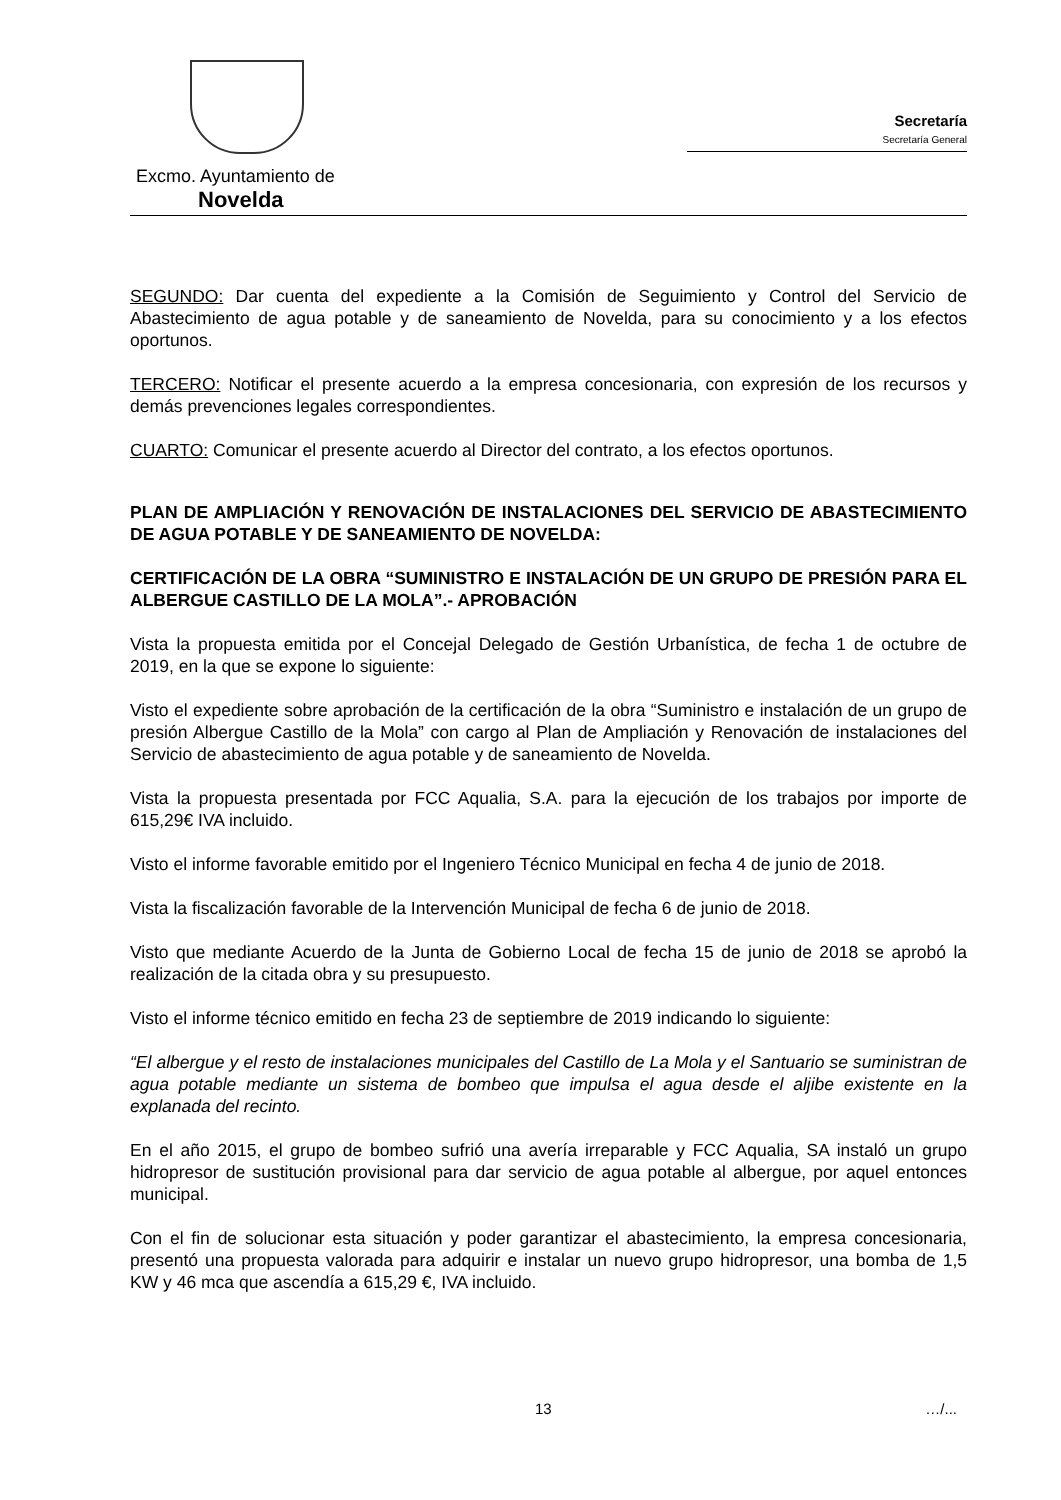Secretaría
Secretaría General
Excmo. Ayuntamiento de
Novelda
SEGUNDO: Dar cuenta del expediente a la Comisión de Seguimiento y Control del Servicio de Abastecimiento de agua potable y de saneamiento de Novelda, para su conocimiento y a los efectos oportunos.
TERCERO: Notificar el presente acuerdo a la empresa concesionaria, con expresión de los recursos y demás prevenciones legales correspondientes.
CUARTO: Comunicar el presente acuerdo al Director del contrato, a los efectos oportunos.
PLAN DE AMPLIACIÓN Y RENOVACIÓN DE INSTALACIONES DEL SERVICIO DE ABASTECIMIENTO DE AGUA POTABLE Y DE SANEAMIENTO DE NOVELDA:
CERTIFICACIÓN DE LA OBRA “SUMINISTRO E INSTALACIÓN DE UN GRUPO DE PRESIÓN PARA EL ALBERGUE CASTILLO DE LA MOLA”.- APROBACIÓN
Vista la propuesta emitida por el Concejal Delegado de Gestión Urbanística, de fecha 1 de octubre de 2019, en la que se expone lo siguiente:
Visto el expediente sobre aprobación de la certificación de la obra “Suministro e instalación de un grupo de presión Albergue Castillo de la Mola” con cargo al Plan de Ampliación y Renovación de instalaciones del Servicio de abastecimiento de agua potable y de saneamiento de Novelda.
Vista la propuesta presentada por FCC Aqualia, S.A. para la ejecución de los trabajos por importe de 615,29€ IVA incluido.
Visto el informe favorable emitido por el Ingeniero Técnico Municipal en fecha 4 de junio de 2018.
Vista la fiscalización favorable de la Intervención Municipal de fecha 6 de junio de 2018.
Visto que mediante Acuerdo de la Junta de Gobierno Local de fecha 15 de junio de 2018 se aprobó la realización de la citada obra y su presupuesto.
Visto el informe técnico emitido en fecha 23 de septiembre de 2019 indicando lo siguiente:
“El albergue y el resto de instalaciones municipales del Castillo de La Mola y el Santuario se suministran de agua potable mediante un sistema de bombeo que impulsa el agua desde el aljibe existente en la explanada del recinto.
En el año 2015, el grupo de bombeo sufrió una avería irreparable y FCC Aqualia, SA instaló un grupo hidropresor de sustitución provisional para dar servicio de agua potable al albergue, por aquel entonces municipal.
Con el fin de solucionar esta situación y poder garantizar el abastecimiento, la empresa concesionaria, presentó una propuesta valorada para adquirir e instalar un nuevo grupo hidropresor, una bomba de 1,5 KW y 46 mca que ascendía a 615,29 €, IVA incluido.
13 …/...